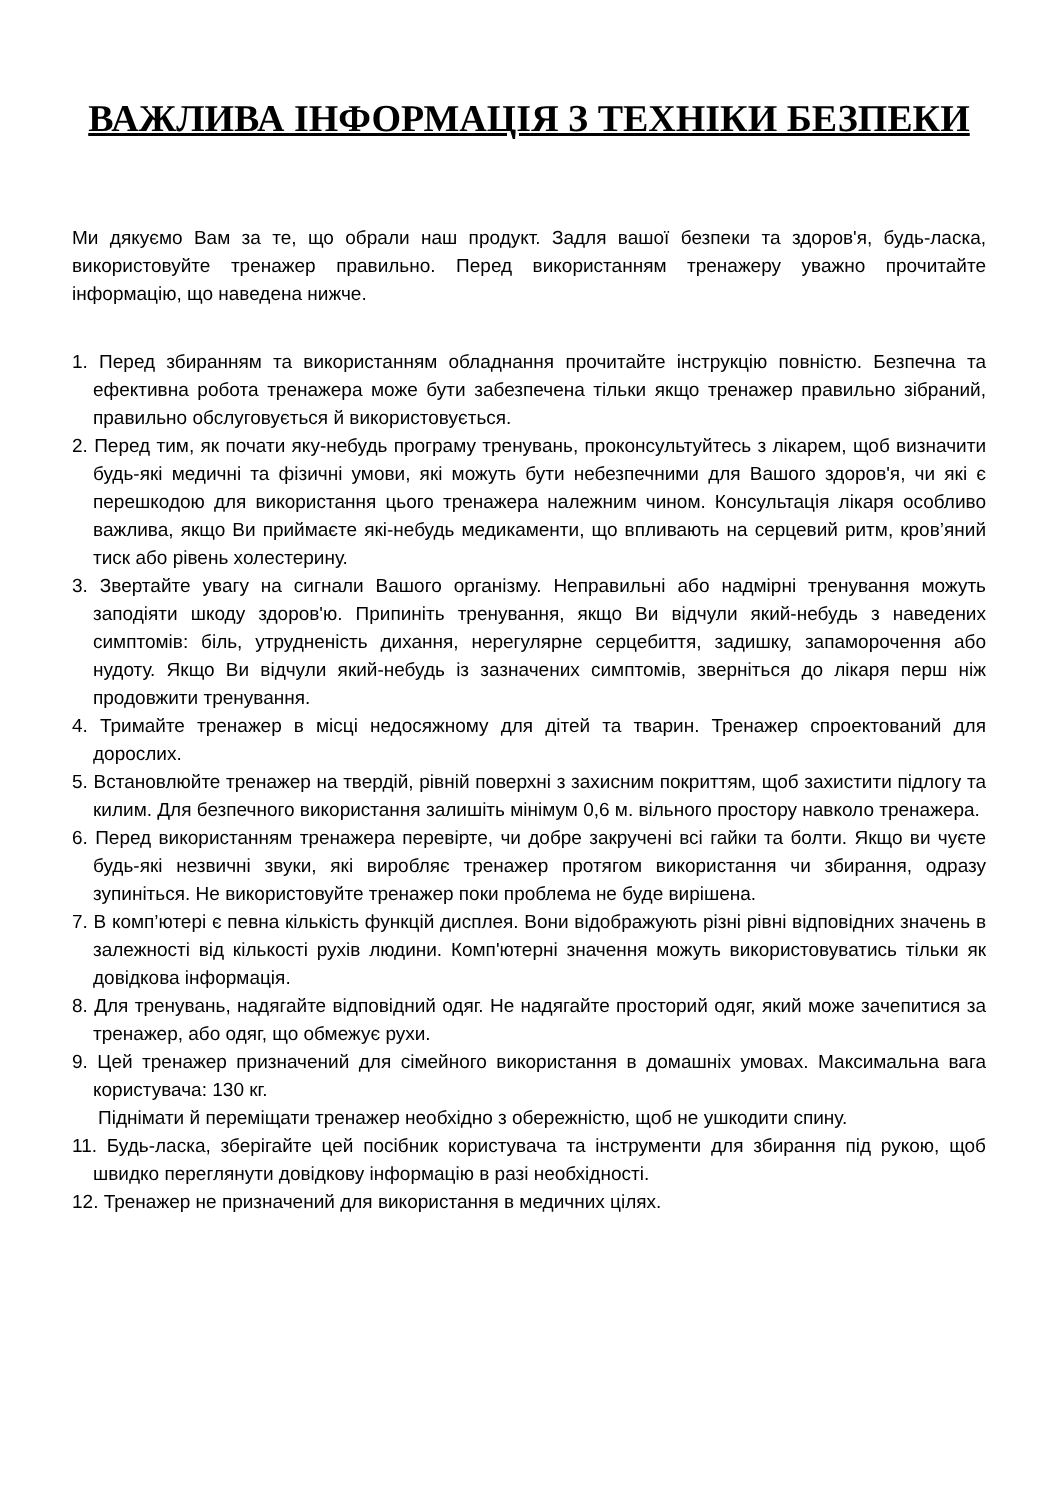ВАЖЛИВА ІНФОРМАЦІЯ З ТЕХНІКИ БЕЗПЕКИ
Ми дякуємо Вам за те, що обрали наш продукт. Задля вашої безпеки та здоров'я, будь-ласка, використовуйте тренажер правильно. Перед використанням тренажеру уважно прочитайте інформацію, що наведена нижче.
1. Перед збиранням та використанням обладнання прочитайте інструкцію повністю. Безпечна та ефективна робота тренажера може бути забезпечена тільки якщо тренажер правильно зібраний, правильно обслуговується й використовується.
2. Перед тим, як почати яку-небудь програму тренувань, проконсультуйтесь з лікарем, щоб визначити будь-які медичні та фізичні умови, які можуть бути небезпечними для Вашого здоров'я, чи які є перешкодою для використання цього тренажера належним чином. Консультація лікаря особливо важлива, якщо Ви приймаєте які-небудь медикаменти, що впливають на серцевий ритм, кров’яний тиск або рівень холестерину.
3. Звертайте увагу на сигнали Вашого організму. Неправильні або надмірні тренування можуть заподіяти шкоду здоров'ю. Припиніть тренування, якщо Ви відчули який-небудь з наведених симптомів: біль, утрудненість дихання, нерегулярне серцебиття, задишку, запаморочення або нудоту. Якщо Ви відчули який-небудь із зазначених симптомів, зверніться до лікаря перш ніж продовжити тренування.
4. Тримайте тренажер в місці недосяжному для дітей та тварин. Тренажер спроектований для дорослих.
5. Встановлюйте тренажер на твердій, рівній поверхні з захисним покриттям, щоб захистити підлогу та килим. Для безпечного використання залишіть мінімум 0,6 м. вільного простору навколо тренажера.
6. Перед використанням тренажера перевірте, чи добре закручені всі гайки та болти. Якщо ви чуєте будь-які незвичні звуки, які виробляє тренажер протягом використання чи збирання, одразу зупиніться. Не використовуйте тренажер поки проблема не буде вирішена.
7. В комп’ютері є певна кількість функцій дисплея. Вони відображують різні рівні відповідних значень в залежності від кількості рухів людини. Комп'ютерні значення можуть використовуватись тільки як довідкова інформація.
8. Для тренувань, надягайте відповідний одяг. Не надягайте просторий одяг, який може зачепитися за тренажер, або одяг, що обмежує рухи.
9. Цей тренажер призначений для сімейного використання в домашніх умовах. Максимальна вага користувача: 130 кг.
Піднімати й переміщати тренажер необхідно з обережністю, щоб не ушкодити спину.
11. Будь-ласка, зберігайте цей посібник користувача та інструменти для збирання під рукою, щоб швидко переглянути довідкову інформацію в разі необхідності.
12. Тренажер не призначений для використання в медичних цілях.